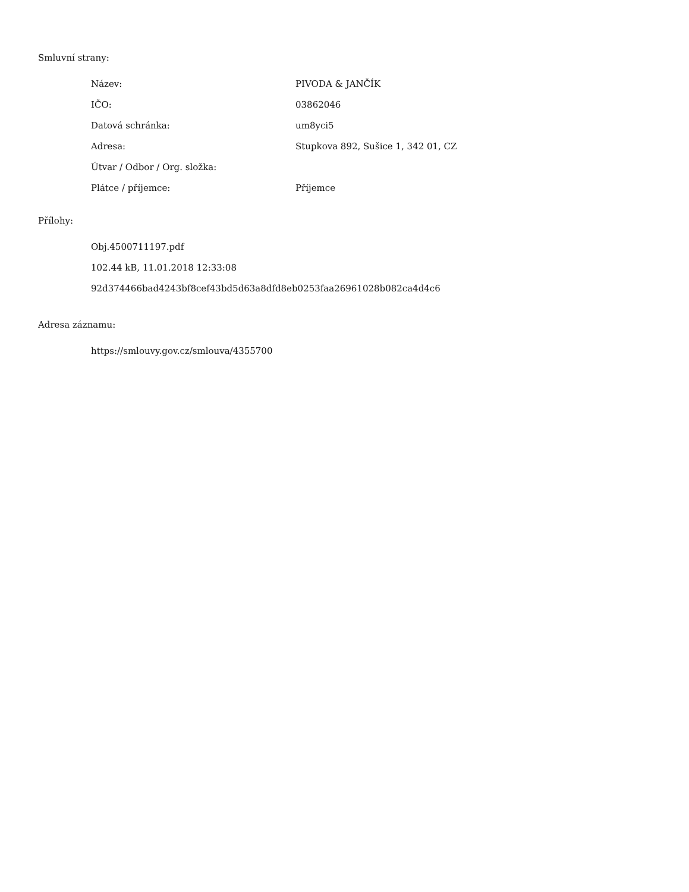Smluvní strany:
| Název: | PIVODA & JANČÍK |
| IČO: | 03862046 |
| Datová schránka: | um8yci5 |
| Adresa: | Stupkova 892, Sušice 1, 342 01, CZ |
| Útvar / Odbor / Org. složka: | |
| Plátce / příjemce: | Příjemce |
Přílohy:
Obj.4500711197.pdf
102.44 kB, 11.01.2018 12:33:08
92d374466bad4243bf8cef43bd5d63a8dfd8eb0253faa26961028b082ca4d4c6
Adresa záznamu:
https://smlouvy.gov.cz/smlouva/4355700